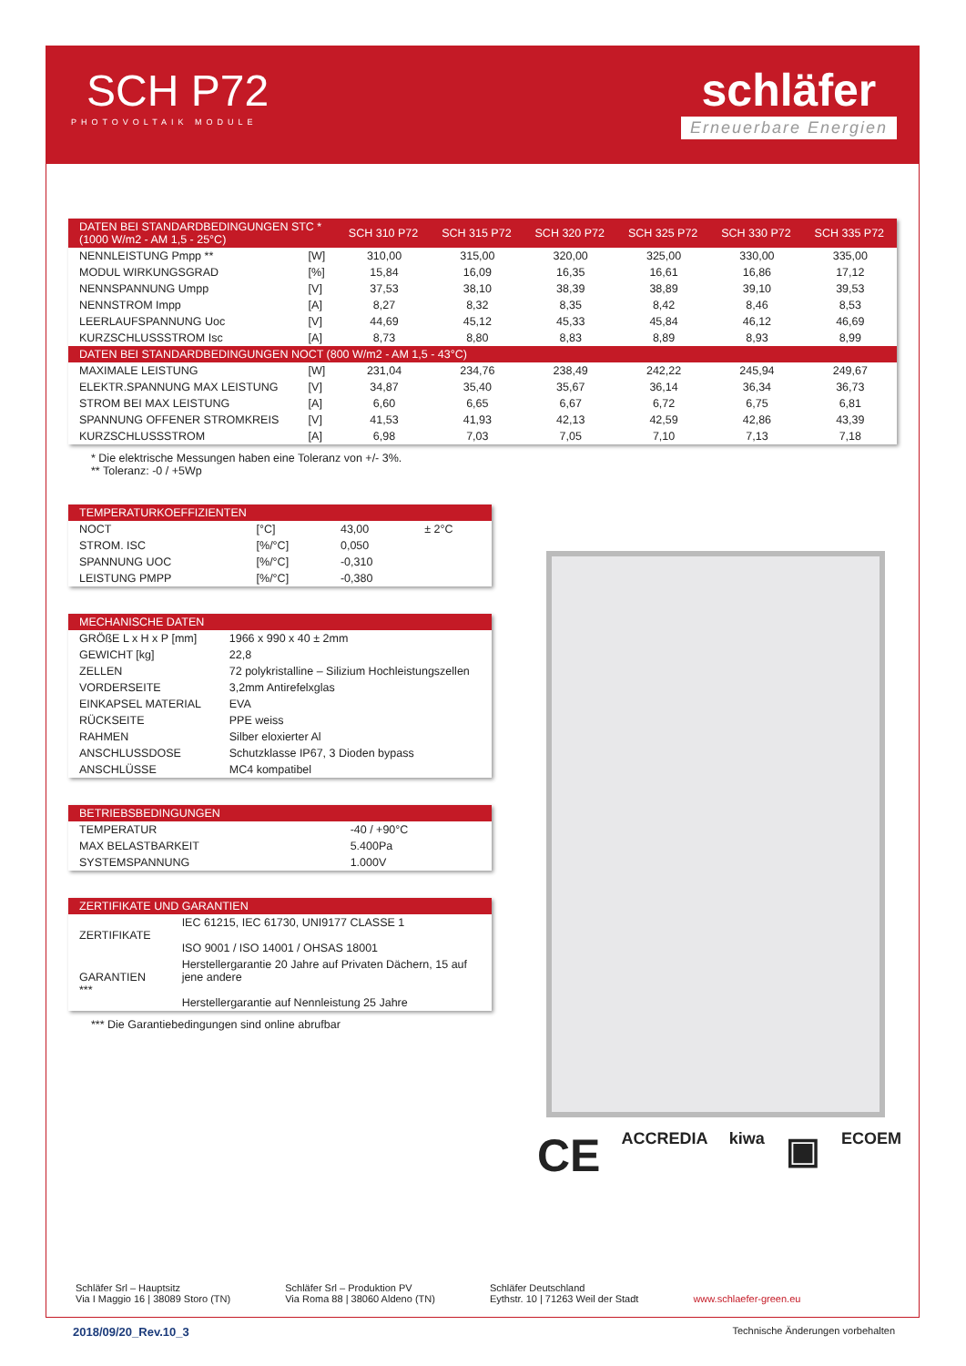SCH P72
PHOTOVOLTAIK MODULE
schläfer
Erneuerbare Energien
| DATEN BEI STANDARDBEDINGUNGEN STC * (1000 W/m2 - AM 1,5 - 25°C) | | SCH 310 P72 | SCH 315 P72 | SCH 320 P72 | SCH 325 P72 | SCH 330 P72 | SCH 335 P72 |
| --- | --- | --- | --- | --- | --- | --- | --- |
| NENNLEISTUNG Pmpp ** | [W] | 310,00 | 315,00 | 320,00 | 325,00 | 330,00 | 335,00 |
| MODUL WIRKUNGSGRAD | [%] | 15,84 | 16,09 | 16,35 | 16,61 | 16,86 | 17,12 |
| NENNSPANNUNG Umpp | [V] | 37,53 | 38,10 | 38,39 | 38,89 | 39,10 | 39,53 |
| NENNSTROM Impp | [A] | 8,27 | 8,32 | 8,35 | 8,42 | 8,46 | 8,53 |
| LEERLAUFSPANNUNG Uoc | [V] | 44,69 | 45,12 | 45,33 | 45,84 | 46,12 | 46,69 |
| KURZSCHLUSSSTROM Isc | [A] | 8,73 | 8,80 | 8,83 | 8,89 | 8,93 | 8,99 |
| DATEN BEI STANDARDBEDINGUNGEN NOCT (800 W/m2 - AM 1,5 - 43°C) | | | | | | | |
| MAXIMALE LEISTUNG | [W] | 231,04 | 234,76 | 238,49 | 242,22 | 245,94 | 249,67 |
| ELEKTR.SPANNUNG MAX LEISTUNG | [V] | 34,87 | 35,40 | 35,67 | 36,14 | 36,34 | 36,73 |
| STROM BEI MAX LEISTUNG | [A] | 6,60 | 6,65 | 6,67 | 6,72 | 6,75 | 6,81 |
| SPANNUNG OFFENER STROMKREIS | [V] | 41,53 | 41,93 | 42,13 | 42,59 | 42,86 | 43,39 |
| KURZSCHLUSSSTROM | [A] | 6,98 | 7,03 | 7,05 | 7,10 | 7,13 | 7,18 |
* Die elektrische Messungen haben eine Toleranz von +/- 3%.
** Toleranz: -0 / +5Wp
| TEMPERATURKOEFFIZIENTEN | | | |
| --- | --- | --- | --- |
| NOCT | [°C] | 43,00 | ± 2°C |
| STROM. ISC | [%/°C] | 0,050 | |
| SPANNUNG UOC | [%/°C] | -0,310 | |
| LEISTUNG PMPP | [%/°C] | -0,380 | |
| MECHANISCHE DATEN | |
| --- | --- |
| GRÖßE L x H x P [mm] | 1966 x 990 x 40 ± 2mm |
| GEWICHT [kg] | 22,8 |
| ZELLEN | 72 polykristalline – Silizium Hochleistungszellen |
| VORDERSEITE | 3,2mm Antirefelxglas |
| EINKAPSEL MATERIAL | EVA |
| RÜCKSEITE | PPE weiss |
| RAHMEN | Silber eloxierter Al |
| ANSCHLUSSDOSE | Schutzklasse IP67, 3 Dioden bypass |
| ANSCHLÜSSE | MC4 kompatibel |
| BETRIEBSBEDINGUNGEN | |
| --- | --- |
| TEMPERATUR | -40 / +90°C |
| MAX BELASTBARKEIT | 5.400Pa |
| SYSTEMSPANNUNG | 1.000V |
| ZERTIFIKATE UND GARANTIEN | |
| --- | --- |
| ZERTIFIKATE | IEC 61215, IEC 61730, UNI9177 CLASSE 1 ISO 9001 / ISO 14001 / OHSAS 18001 |
| GARANTIEN *** | Herstellergarantie 20 Jahre auf Privaten Dächern, 15 auf jene andere Herstellergarantie auf Nennleistung 25 Jahre |
*** Die Garantiebedingungen sind online abrufbar
CE ACCREDIA kiwa ▣ ECOEM
Schläfer Srl – Hauptsitz
Via I Maggio 16 | 38089 Storo (TN)
Schläfer Srl – Produktion PV
Via Roma 88 | 38060 Aldeno (TN)
Schläfer Deutschland
Eythstr. 10 | 71263 Weil der Stadt
www.schlaefer-green.eu
2018/09/20_Rev.10_3 Technische Änderungen vorbehalten